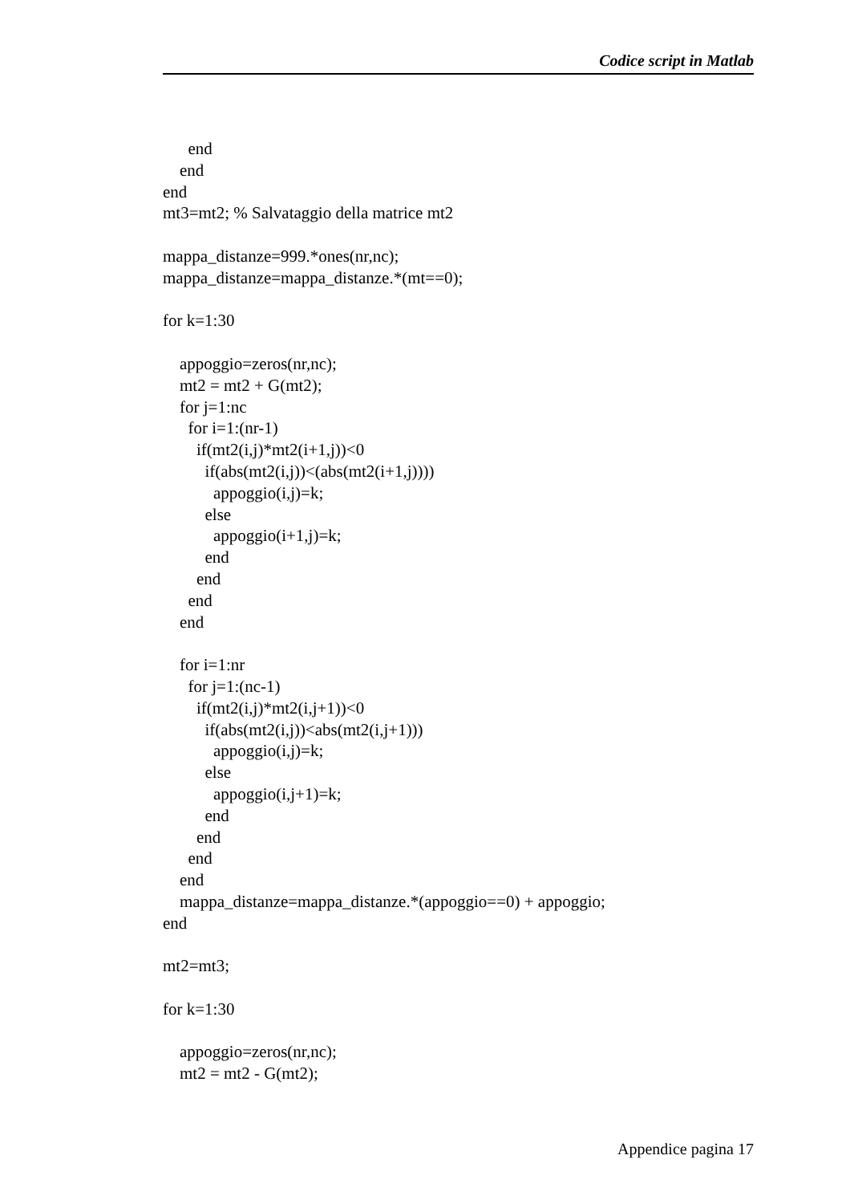Codice script in Matlab
      end
    end
end
mt3=mt2; % Salvataggio della matrice mt2

mappa_distanze=999.*ones(nr,nc);
mappa_distanze=mappa_distanze.*(mt==0);

for k=1:30

    appoggio=zeros(nr,nc);
    mt2 = mt2 + G(mt2);
    for j=1:nc
      for i=1:(nr-1)
        if(mt2(i,j)*mt2(i+1,j))<0
          if(abs(mt2(i,j))<(abs(mt2(i+1,j))))
            appoggio(i,j)=k;
          else
            appoggio(i+1,j)=k;
          end
        end
      end
    end

    for i=1:nr
      for j=1:(nc-1)
        if(mt2(i,j)*mt2(i,j+1))<0
          if(abs(mt2(i,j))<abs(mt2(i,j+1)))
            appoggio(i,j)=k;
          else
            appoggio(i,j+1)=k;
          end
        end
      end
    end
    mappa_distanze=mappa_distanze.*(appoggio==0) + appoggio;
end

mt2=mt3;

for k=1:30

    appoggio=zeros(nr,nc);
    mt2 = mt2 - G(mt2);
Appendice pagina 17